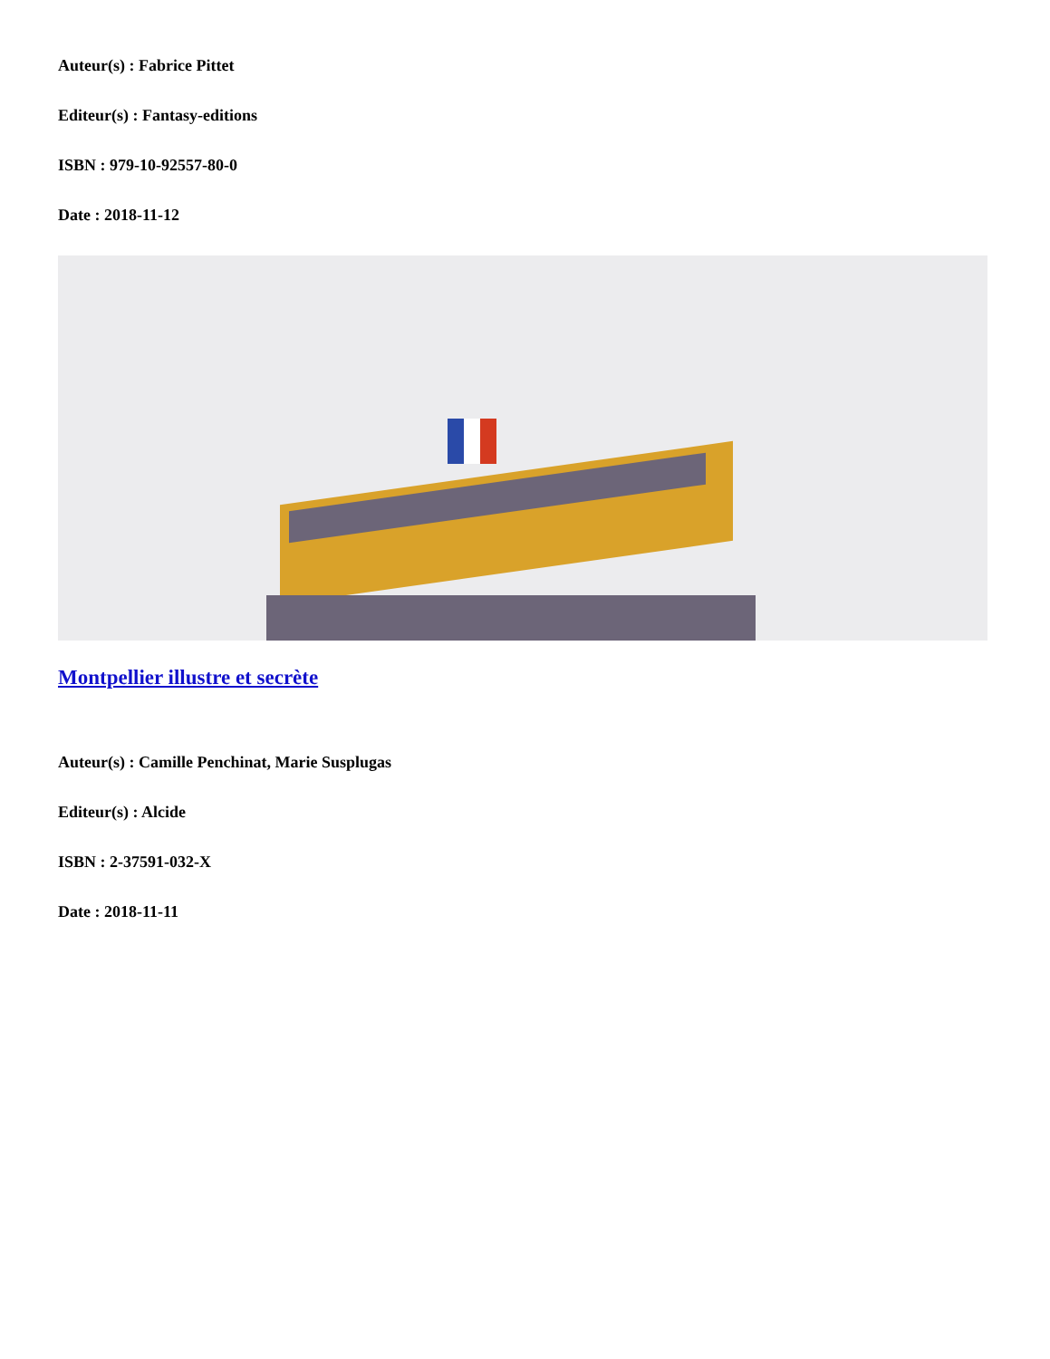Auteur(s) : Fabrice Pittet
Editeur(s) : Fantasy-editions
ISBN : 979-10-92557-80-0
Date : 2018-11-12
Montpellier illustre et secrète
Auteur(s) : Camille Penchinat, Marie Susplugas
Editeur(s) : Alcide
ISBN : 2-37591-032-X
Date : 2018-11-11